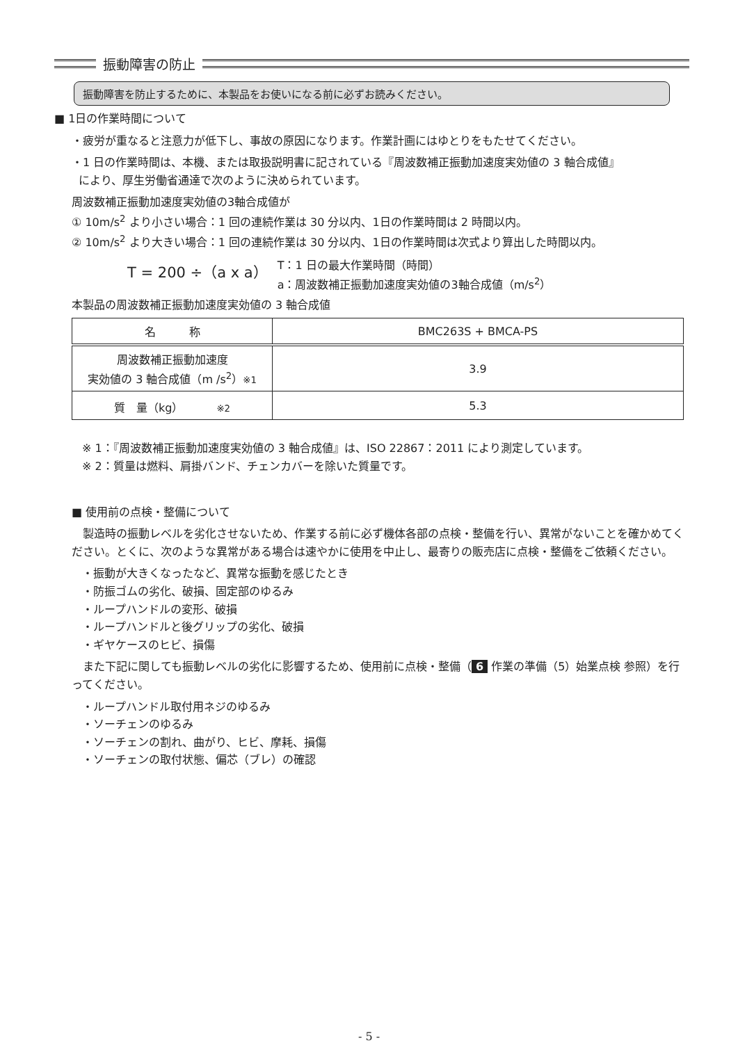振動障害の防止
振動障害を防止するために、本製品をお使いになる前に必ずお読みください。
■ 1日の作業時間について
・疲労が重なると注意力が低下し、事故の原因になります。作業計画にはゆとりをもたせてください。
・1 日の作業時間は、本機、または取扱説明書に記されている『周波数補正振動加速度実効値の 3 軸合成値』
により、厚生労働省通達で次のように決められています。
周波数補正振動加速度実効値の3軸合成値が
① 10m/s<sup>2</sup> より小さい場合：1 回の連続作業は 30 分以内、1日の作業時間は 2 時間以内。
② 10m/s<sup>2</sup> より大きい場合：1 回の連続作業は 30 分以内、1日の作業時間は次式より算出した時間以内。
T = 200 ÷（a x a） T：1 日の最大作業時間（時間）
a：周波数補正振動加速度実効値の3軸合成値（m/s<sup>2</sup>）
本製品の周波数補正振動加速度実効値の 3 軸合成値
| 名 称 | BMC263S + BMCA-PS |
| --- | --- |
| 周波数補正振動加速度 実効値の 3 軸合成値（m /s<sup>2</sup>） ※1 | 3.9 |
| 質 量（kg） ※2 | 5.3 |
※ 1：『周波数補正振動加速度実効値の 3 軸合成値』は、ISO 22867：2011 により測定しています。
※ 2：質量は燃料、肩掛バンド、チェンカバーを除いた質量です。
■ 使用前の点検・整備について
　製造時の振動レベルを劣化させないため、作業する前に必ず機体各部の点検・整備を行い、異常がないことを確かめてください。とくに、次のような異常がある場合は速やかに使用を中止し、最寄りの販売店に点検・整備をご依頼ください。
・振動が大きくなったなど、異常な振動を感じたとき
・防振ゴムの劣化、破損、固定部のゆるみ
・ループハンドルの変形、破損
・ループハンドルと後グリップの劣化、破損
・ギヤケースのヒビ、損傷
　また下記に関しても振動レベルの劣化に影響するため、使用前に点検・整備（ 6 作業の準備（5）始業点検 参照）を行ってください。
・ループハンドル取付用ネジのゆるみ
・ソーチェンのゆるみ
・ソーチェンの割れ、曲がり、ヒビ、摩耗、損傷
・ソーチェンの取付状態、偏芯（ブレ）の確認
- 5 -